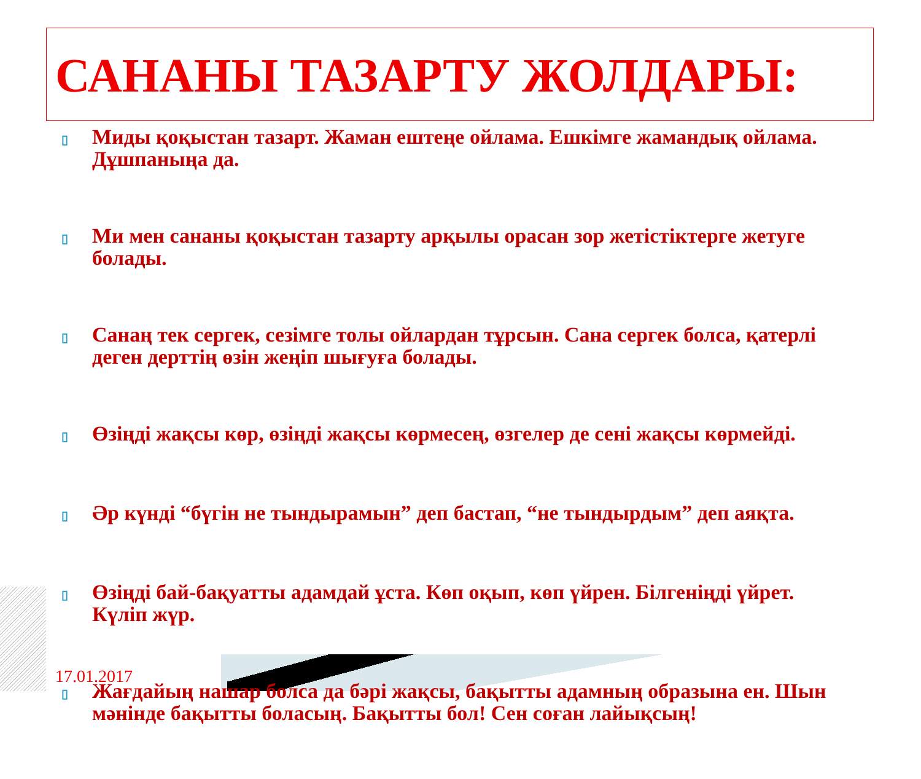САНАНЫ ТАЗАРТУ ЖОЛДАРЫ:
▯ Миды қоқыстан тазарт. Жаман ештеңе ойлама. Ешкімге жамандық ойлама. Дұшпаныңа да.
▯ Ми мен сананы қоқыстан тазарту арқылы орасан зор жетістіктерге жетуге болады.
▯ Санаң тек сергек, сезімге толы ойлардан тұрсын. Сана сергек болса, қатерлі деген дерттің өзін жеңіп шығуға болады.
▯ Өзіңді жақсы көр, өзіңді жақсы көрмесең, өзгелер де сені жақсы көрмейді.
▯ Әр күнді “бүгін не тындырамын” деп бастап, “не тындырдым” деп аяқта.
▯ Өзіңді бай-бақуатты адамдай ұста. Көп оқып, көп үйрен. Білгеніңді үйрет. Күліп жүр.
▯ Жағдайың нашар болса да бәрі жақсы, бақытты адамның образына ен. Шын мәнінде бақытты боласың. Бақытты бол! Сен соған лайықсың!
17.01.2017